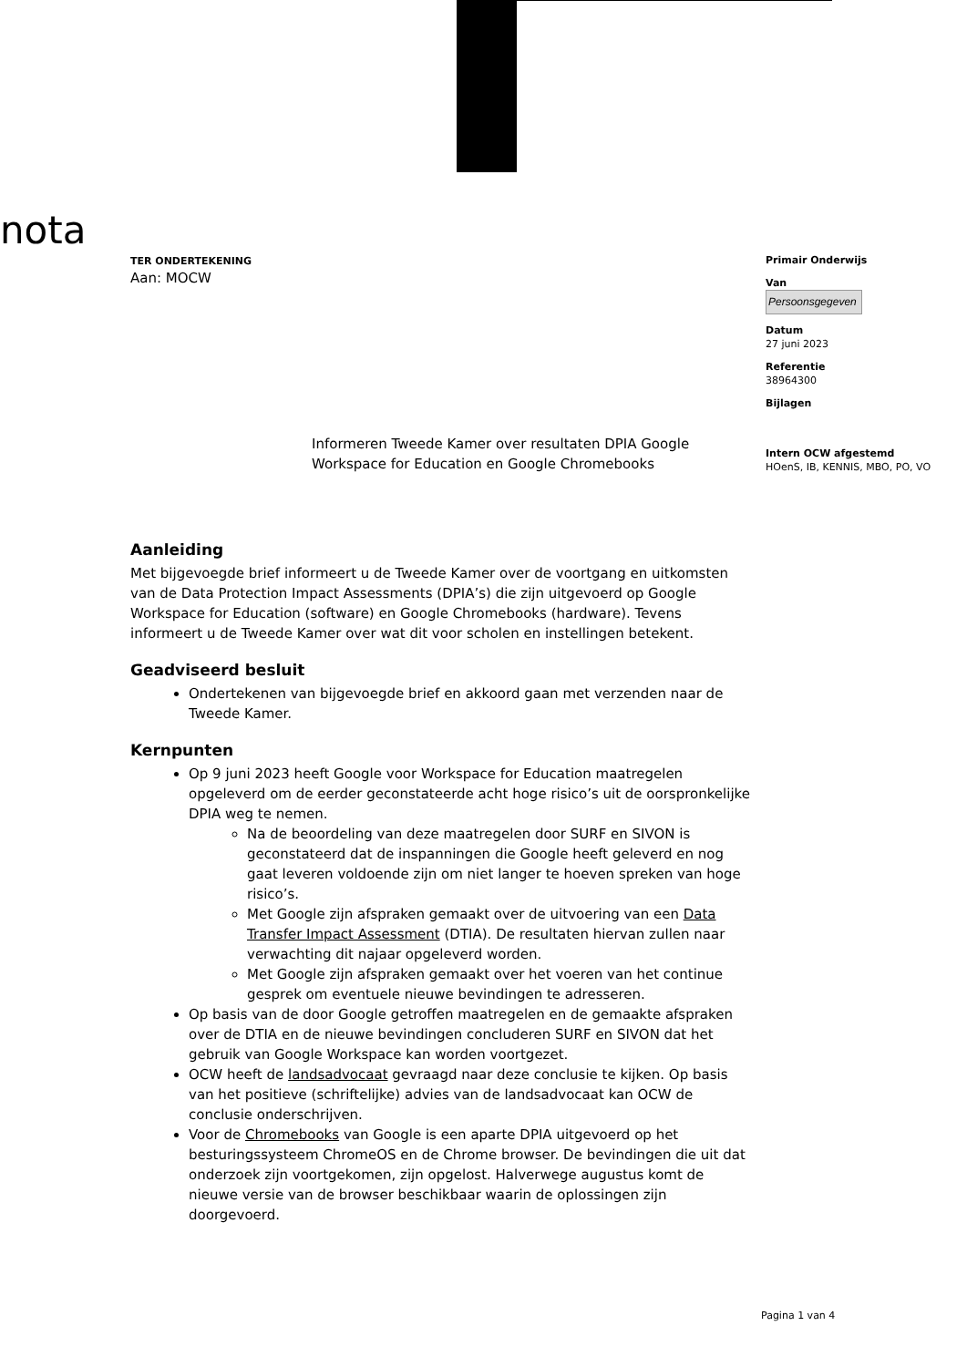nota
Primair Onderwijs
Van
Persoonsgegeven
Datum
27 juni 2023
Referentie
38964300
Bijlagen
Intern OCW afgestemd
HOenS, IB, KENNIS, MBO, PO, VO
TER ONDERTEKENING
Aan: MOCW
Informeren Tweede Kamer over resultaten DPIA Google Workspace for Education en Google Chromebooks
Aanleiding
Met bijgevoegde brief informeert u de Tweede Kamer over de voortgang en uitkomsten van de Data Protection Impact Assessments (DPIA’s) die zijn uitgevoerd op Google Workspace for Education (software) en Google Chromebooks (hardware). Tevens informeert u de Tweede Kamer over wat dit voor scholen en instellingen betekent.
Geadviseerd besluit
Ondertekenen van bijgevoegde brief en akkoord gaan met verzenden naar de Tweede Kamer.
Kernpunten
Op 9 juni 2023 heeft Google voor Workspace for Education maatregelen opgeleverd om de eerder geconstateerde acht hoge risico’s uit de oorspronkelijke DPIA weg te nemen.
Na de beoordeling van deze maatregelen door SURF en SIVON is geconstateerd dat de inspanningen die Google heeft geleverd en nog gaat leveren voldoende zijn om niet langer te hoeven spreken van hoge risico’s.
Met Google zijn afspraken gemaakt over de uitvoering van een Data Transfer Impact Assessment (DTIA). De resultaten hiervan zullen naar verwachting dit najaar opgeleverd worden.
Met Google zijn afspraken gemaakt over het voeren van het continue gesprek om eventuele nieuwe bevindingen te adresseren.
Op basis van de door Google getroffen maatregelen en de gemaakte afspraken over de DTIA en de nieuwe bevindingen concluderen SURF en SIVON dat het gebruik van Google Workspace kan worden voortgezet.
OCW heeft de landsadvocaat gevraagd naar deze conclusie te kijken. Op basis van het positieve (schriftelijke) advies van de landsadvocaat kan OCW de conclusie onderschrijven.
Voor de Chromebooks van Google is een aparte DPIA uitgevoerd op het besturingssysteem ChromeOS en de Chrome browser. De bevindingen die uit dat onderzoek zijn voortgekomen, zijn opgelost. Halverwege augustus komt de nieuwe versie van de browser beschikbaar waarin de oplossingen zijn doorgevoerd.
Pagina 1 van 4